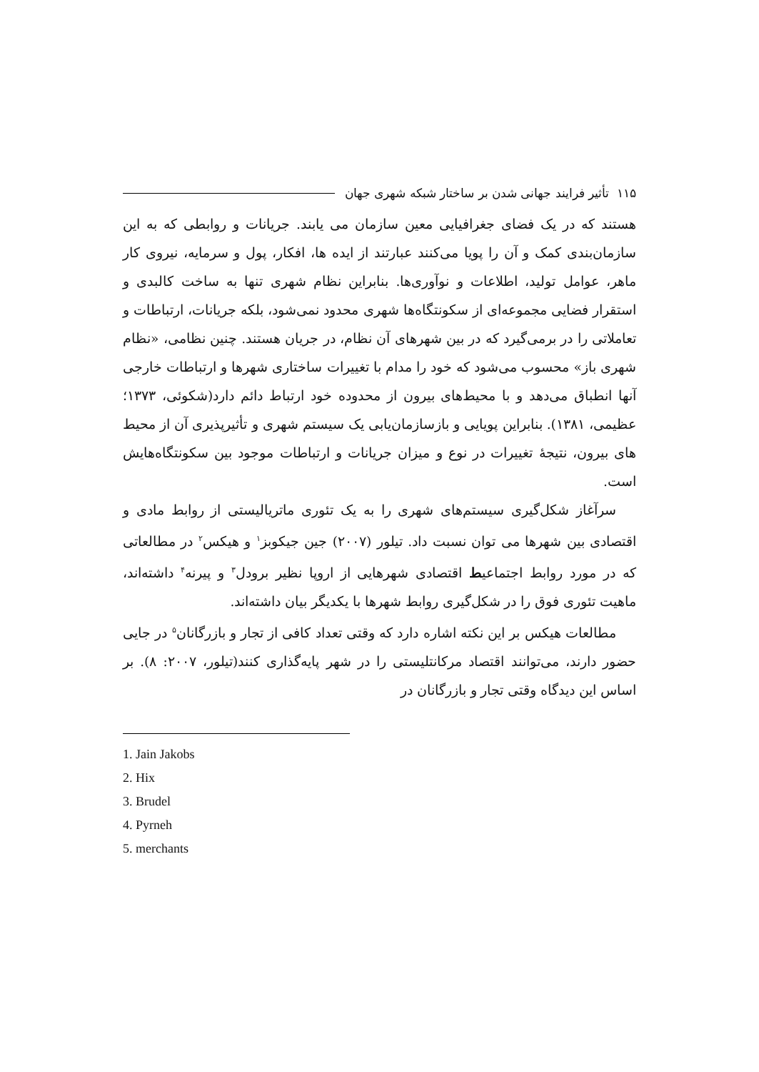۱۱۵ تأثیر فرایند جهانی شدن بر ساختار شبکه شهری جهان
هستند که در یک فضای جغرافیایی معین سازمان می یابند. جریانات و روابطی که به این سازمان‌بندی کمک و آن را پویا می‌کنند عبارتند از ایده ها، افکار، پول و سرمایه، نیروی کار ماهر، عوامل تولید، اطلاعات و نوآوری‌ها. بنابراین نظام شهری تنها به ساخت کالبدی و استقرار فضایی مجموعه‌ای از سکونتگاه‌ها شهری محدود نمی‌شود، بلکه جریانات، ارتباطات و تعاملاتی را در برمی‌گیرد که در بین شهرهای آن نظام، در جریان هستند. چنین نظامی، «نظام شهری باز» محسوب می‌شود که خود را مدام با تغییرات ساختاری شهرها و ارتباطات خارجی آنها انطباق می‌دهد و با محیط‌های بیرون از محدوده خود ارتباط دائم دارد(شکوئی، ۱۳۷۳؛ عظیمی، ۱۳۸۱). بنابراین پویایی و بازسازمان‌یابی یک سیستم شهری و تأثیرپذیری آن از محیط های بیرون، نتیجهٔ تغییرات در نوع و میزان جریانات و ارتباطات موجود بین سکونتگاه‌هایش است.
سرآغاز شکل‌گیری سیستم‌های شهری را به یک تئوری ماتریالیستی از روابط مادی و اقتصادی بین شهرها می توان نسبت داد. تیلور (۲۰۰۷) جین جیکوبز<sup>۱</sup> و هیکس<sup>۲</sup> در مطالعاتی که در مورد روابط اجتماعیط اقتصادی شهرهایی از اروپا نظیر برودل<sup>۳</sup> و پیرنه<sup>۴</sup> داشته‌اند، ماهیت تئوری فوق را در شکل‌گیری روابط شهرها با یکدیگر بیان داشته‌اند.
مطالعات هیکس بر این نکته اشاره دارد که وقتی تعداد کافی از تجار و بازرگانان<sup>۵</sup> در جایی حضور دارند، می‌توانند اقتصاد مرکانتلیستی را در شهر پایه‌گذاری کنند(تیلور، ۲۰۰۷: ۸). بر اساس این دیدگاه وقتی تجار و بازرگانان در
1. Jain Jakobs
2. Hix
3. Brudel
4. Pyrneh
5. merchants